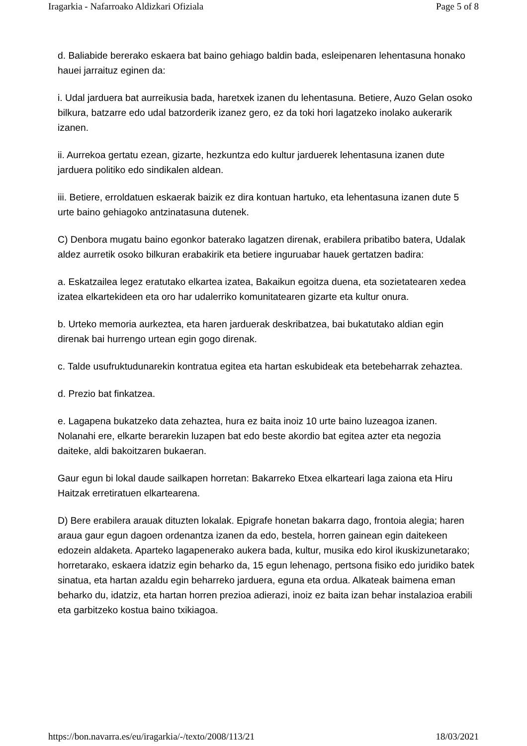Iragarkia - Nafarroako Aldizkari Ofiziala Page 5 of 8
d. Baliabide bererako eskaera bat baino gehiago baldin bada, esleipenaren lehentasuna honako hauei jarraituz eginen da:
i. Udal jarduera bat aurreikusia bada, haretxek izanen du lehentasuna. Betiere, Auzo Gelan osoko bilkura, batzarre edo udal batzorderik izanez gero, ez da toki hori lagatzeko inolako aukerarik izanen.
ii. Aurrekoa gertatu ezean, gizarte, hezkuntza edo kultur jarduerek lehentasuna izanen dute jarduera politiko edo sindikalen aldean.
iii. Betiere, erroldatuen eskaerak baizik ez dira kontuan hartuko, eta lehentasuna izanen dute 5 urte baino gehiagoko antzinatasuna dutenek.
C) Denbora mugatu baino egonkor baterako lagatzen direnak, erabilera pribatibo batera, Udalak aldez aurretik osoko bilkuran erabakirik eta betiere inguruabar hauek gertatzen badira:
a. Eskatzailea legez eratutako elkartea izatea, Bakaikun egoitza duena, eta sozietatearen xedea izatea elkartekideen eta oro har udalerriko komunitatearen gizarte eta kultur onura.
b. Urteko memoria aurkeztea, eta haren jarduerak deskribatzea, bai bukatutako aldian egin direnak bai hurrengo urtean egin gogo direnak.
c. Talde usufruktudunarekin kontratua egitea eta hartan eskubideak eta betebeharrak zehaztea.
d. Prezio bat finkatzea.
e. Lagapena bukatzeko data zehaztea, hura ez baita inoiz 10 urte baino luzeagoa izanen. Nolanahi ere, elkarte berarekin luzapen bat edo beste akordio bat egitea azter eta negozia daiteke, aldi bakoitzaren bukaeran.
Gaur egun bi lokal daude sailkapen horretan: Bakarreko Etxea elkarteari laga zaiona eta Hiru Haitzak erretiratuen elkartearena.
D) Bere erabilera arauak dituzten lokalak. Epigrafe honetan bakarra dago, frontoia alegia; haren araua gaur egun dagoen ordenantza izanen da edo, bestela, horren gainean egin daitekeen edozein aldaketa. Aparteko lagapenerako aukera bada, kultur, musika edo kirol ikuskizunetarako; horretarako, eskaera idatziz egin beharko da, 15 egun lehenago, pertsona fisiko edo juridiko batek sinatua, eta hartan azaldu egin beharreko jarduera, eguna eta ordua. Alkateak baimena eman beharko du, idatziz, eta hartan horren prezioa adierazi, inoiz ez baita izan behar instalazioa erabili eta garbitzeko kostua baino txikiagoa.
https://bon.navarra.es/eu/iragarkia/-/texto/2008/113/21 18/03/2021